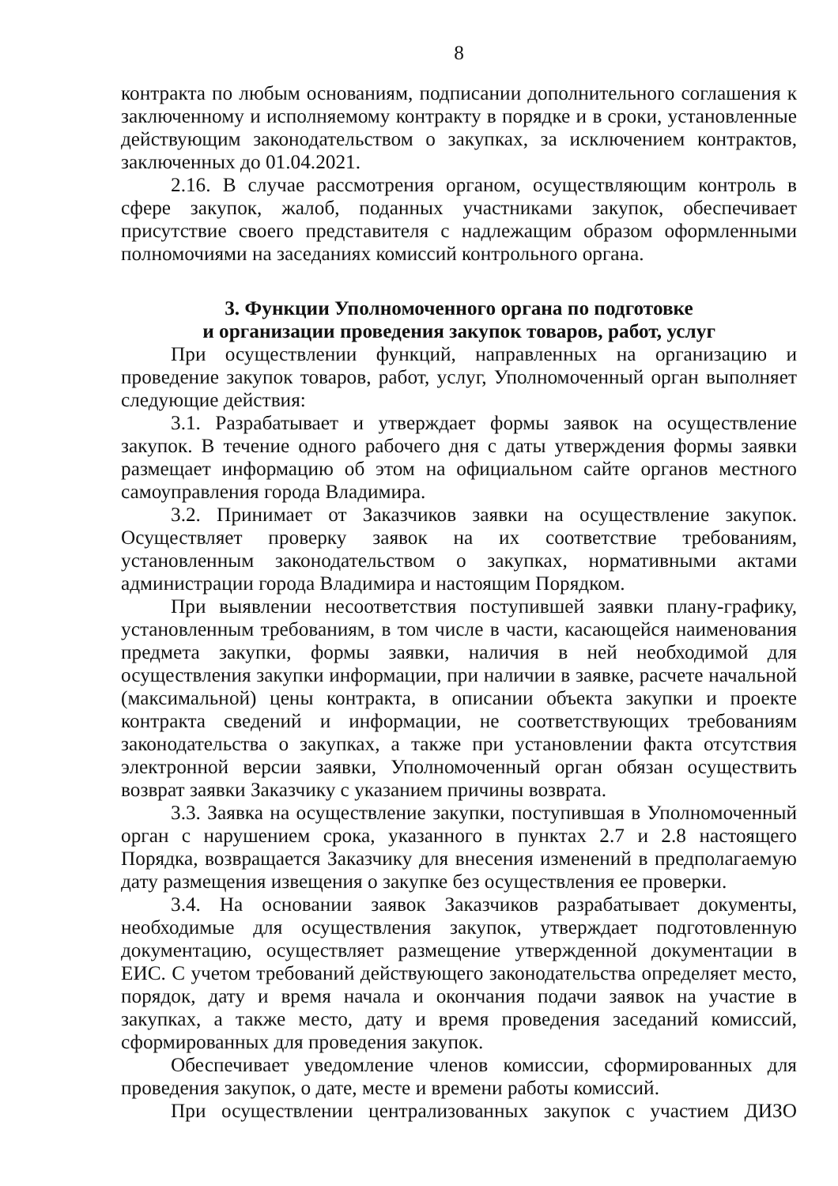8
контракта по любым основаниям, подписании дополнительного соглашения к заключенному и исполняемому контракту в порядке и в сроки, установленные действующим законодательством о закупках, за исключением контрактов, заключенных до 01.04.2021.
2.16. В случае рассмотрения органом, осуществляющим контроль в сфере закупок, жалоб, поданных участниками закупок, обеспечивает присутствие своего представителя с надлежащим образом оформленными полномочиями на заседаниях комиссий контрольного органа.
3. Функции Уполномоченного органа по подготовке
и организации проведения закупок товаров, работ, услуг
При осуществлении функций, направленных на организацию и проведение закупок товаров, работ, услуг, Уполномоченный орган выполняет следующие действия:
3.1. Разрабатывает и утверждает формы заявок на осуществление закупок. В течение одного рабочего дня с даты утверждения формы заявки размещает информацию об этом на официальном сайте органов местного самоуправления города Владимира.
3.2. Принимает от Заказчиков заявки на осуществление закупок. Осуществляет проверку заявок на их соответствие требованиям, установленным законодательством о закупках, нормативными актами администрации города Владимира и настоящим Порядком.
При выявлении несоответствия поступившей заявки плану-графику, установленным требованиям, в том числе в части, касающейся наименования предмета закупки, формы заявки, наличия в ней необходимой для осуществления закупки информации, при наличии в заявке, расчете начальной (максимальной) цены контракта, в описании объекта закупки и проекте контракта сведений и информации, не соответствующих требованиям законодательства о закупках, а также при установлении факта отсутствия электронной версии заявки, Уполномоченный орган обязан осуществить возврат заявки Заказчику с указанием причины возврата.
3.3. Заявка на осуществление закупки, поступившая в Уполномоченный орган с нарушением срока, указанного в пунктах 2.7 и 2.8 настоящего Порядка, возвращается Заказчику для внесения изменений в предполагаемую дату размещения извещения о закупке без осуществления ее проверки.
3.4. На основании заявок Заказчиков разрабатывает документы, необходимые для осуществления закупок, утверждает подготовленную документацию, осуществляет размещение утвержденной документации в ЕИС. С учетом требований действующего законодательства определяет место, порядок, дату и время начала и окончания подачи заявок на участие в закупках, а также место, дату и время проведения заседаний комиссий, сформированных для проведения закупок.
Обеспечивает уведомление членов комиссии, сформированных для проведения закупок, о дате, месте и времени работы комиссий.
При осуществлении централизованных закупок с участием ДИЗО